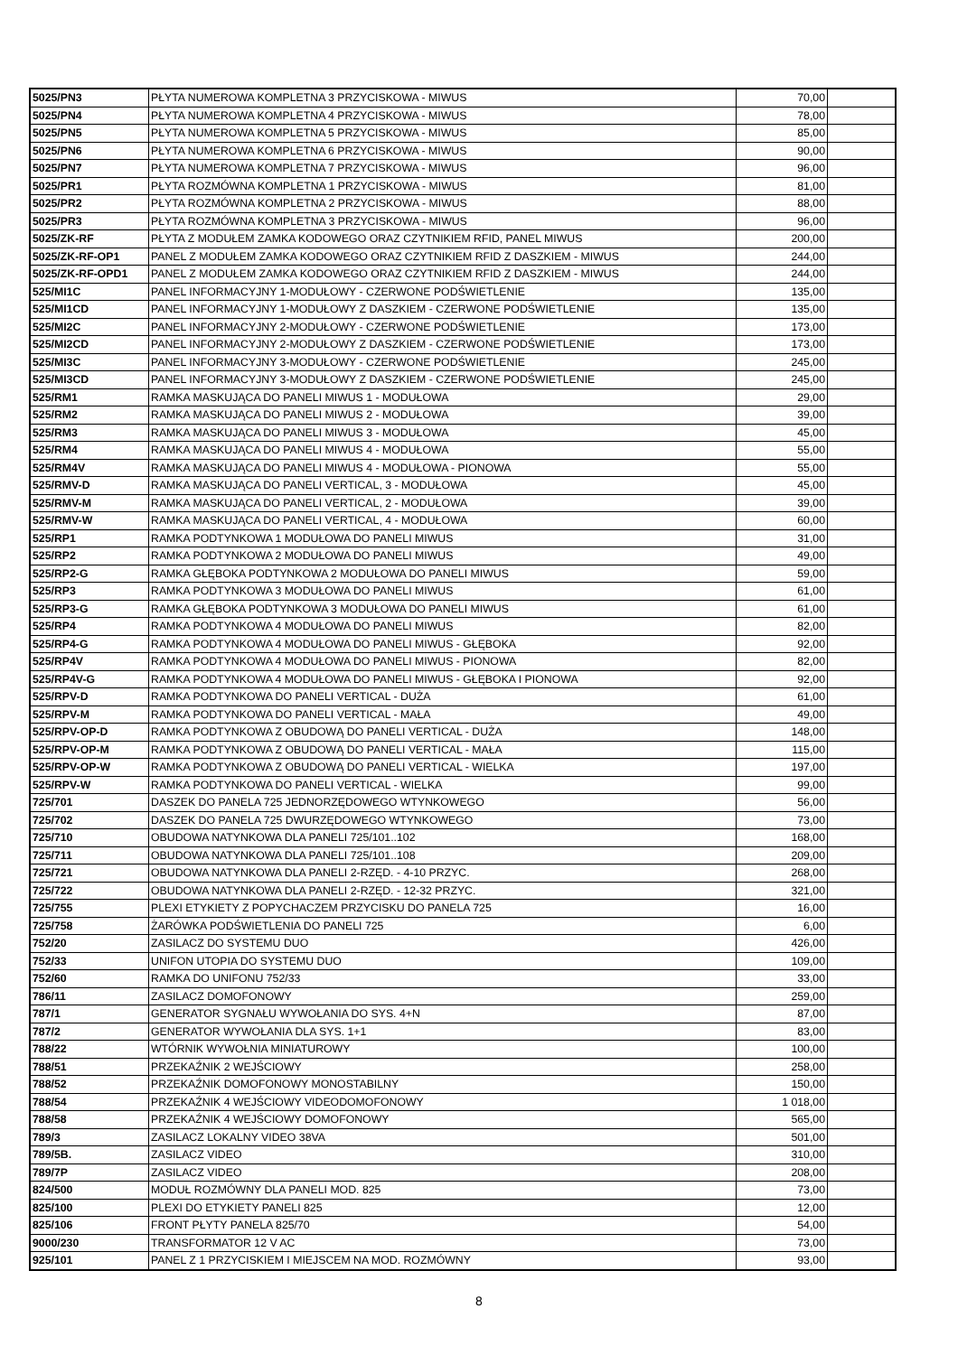| 5025/PN3 | PŁYTA NUMEROWA KOMPLETNA 3 PRZYCISKOWA - MIWUS | 70,00 | |
| 5025/PN4 | PŁYTA NUMEROWA KOMPLETNA 4 PRZYCISKOWA - MIWUS | 78,00 | |
| 5025/PN5 | PŁYTA NUMEROWA KOMPLETNA 5 PRZYCISKOWA - MIWUS | 85,00 | |
| 5025/PN6 | PŁYTA NUMEROWA KOMPLETNA 6 PRZYCISKOWA - MIWUS | 90,00 | |
| 5025/PN7 | PŁYTA NUMEROWA KOMPLETNA 7 PRZYCISKOWA - MIWUS | 96,00 | |
| 5025/PR1 | PŁYTA ROZMÓWNA KOMPLETNA 1 PRZYCISKOWA - MIWUS | 81,00 | |
| 5025/PR2 | PŁYTA ROZMÓWNA KOMPLETNA 2 PRZYCISKOWA - MIWUS | 88,00 | |
| 5025/PR3 | PŁYTA ROZMÓWNA KOMPLETNA 3 PRZYCISKOWA - MIWUS | 96,00 | |
| 5025/ZK-RF | PŁYTA Z MODUŁEM ZAMKA KODOWEGO ORAZ CZYTNIKIEM RFID, PANEL MIWUS | 200,00 | |
| 5025/ZK-RF-OP1 | PANEL Z MODUŁEM ZAMKA KODOWEGO ORAZ CZYTNIKIEM RFID Z DASZKIEM - MIWUS | 244,00 | |
| 5025/ZK-RF-OPD1 | PANEL Z MODUŁEM ZAMKA KODOWEGO ORAZ CZYTNIKIEM RFID Z DASZKIEM - MIWUS | 244,00 | |
| 525/MI1C | PANEL INFORMACYJNY 1-MODUŁOWY - CZERWONE PODŚWIETLENIE | 135,00 | |
| 525/MI1CD | PANEL INFORMACYJNY 1-MODUŁOWY Z DASZKIEM - CZERWONE PODŚWIETLENIE | 135,00 | |
| 525/MI2C | PANEL INFORMACYJNY 2-MODUŁOWY - CZERWONE PODŚWIETLENIE | 173,00 | |
| 525/MI2CD | PANEL INFORMACYJNY 2-MODUŁOWY Z DASZKIEM - CZERWONE PODŚWIETLENIE | 173,00 | |
| 525/MI3C | PANEL INFORMACYJNY 3-MODUŁOWY - CZERWONE PODŚWIETLENIE | 245,00 | |
| 525/MI3CD | PANEL INFORMACYJNY 3-MODUŁOWY Z DASZKIEM - CZERWONE PODŚWIETLENIE | 245,00 | |
| 525/RM1 | RAMKA MASKUJĄCA DO PANELI MIWUS 1 - MODUŁOWA | 29,00 | |
| 525/RM2 | RAMKA MASKUJĄCA DO PANELI MIWUS 2 - MODUŁOWA | 39,00 | |
| 525/RM3 | RAMKA MASKUJĄCA DO PANELI MIWUS 3 - MODUŁOWA | 45,00 | |
| 525/RM4 | RAMKA MASKUJĄCA DO PANELI MIWUS 4 - MODUŁOWA | 55,00 | |
| 525/RM4V | RAMKA MASKUJĄCA DO PANELI MIWUS 4 - MODUŁOWA - PIONOWA | 55,00 | |
| 525/RMV-D | RAMKA MASKUJĄCA DO PANELI VERTICAL, 3 - MODUŁOWA | 45,00 | |
| 525/RMV-M | RAMKA MASKUJĄCA DO PANELI VERTICAL, 2 - MODUŁOWA | 39,00 | |
| 525/RMV-W | RAMKA MASKUJĄCA DO PANELI VERTICAL, 4 - MODUŁOWA | 60,00 | |
| 525/RP1 | RAMKA PODTYNKOWA 1 MODUŁOWA DO PANELI MIWUS | 31,00 | |
| 525/RP2 | RAMKA PODTYNKOWA 2 MODUŁOWA DO PANELI MIWUS | 49,00 | |
| 525/RP2-G | RAMKA GŁĘBOKA PODTYNKOWA 2 MODUŁOWA DO PANELI MIWUS | 59,00 | |
| 525/RP3 | RAMKA PODTYNKOWA 3 MODUŁOWA DO PANELI MIWUS | 61,00 | |
| 525/RP3-G | RAMKA GŁĘBOKA PODTYNKOWA 3 MODUŁOWA DO PANELI MIWUS | 61,00 | |
| 525/RP4 | RAMKA PODTYNKOWA 4 MODUŁOWA DO PANELI MIWUS | 82,00 | |
| 525/RP4-G | RAMKA PODTYNKOWA 4 MODUŁOWA DO PANELI MIWUS - GŁĘBOKA | 92,00 | |
| 525/RP4V | RAMKA PODTYNKOWA 4 MODUŁOWA DO PANELI MIWUS - PIONOWA | 82,00 | |
| 525/RP4V-G | RAMKA PODTYNKOWA 4 MODUŁOWA DO PANELI MIWUS - GŁĘBOKA I PIONOWA | 92,00 | |
| 525/RPV-D | RAMKA PODTYNKOWA DO PANELI VERTICAL - DUŻA | 61,00 | |
| 525/RPV-M | RAMKA PODTYNKOWA DO PANELI VERTICAL - MAŁA | 49,00 | |
| 525/RPV-OP-D | RAMKA PODTYNKOWA Z OBUDOWĄ DO PANELI VERTICAL - DUŻA | 148,00 | |
| 525/RPV-OP-M | RAMKA PODTYNKOWA Z OBUDOWĄ DO PANELI VERTICAL - MAŁA | 115,00 | |
| 525/RPV-OP-W | RAMKA PODTYNKOWA Z OBUDOWĄ DO PANELI VERTICAL - WIELKA | 197,00 | |
| 525/RPV-W | RAMKA PODTYNKOWA DO PANELI VERTICAL - WIELKA | 99,00 | |
| 725/701 | DASZEK DO PANELA 725 JEDNORZĘDOWEGO WTYNKOWEGO | 56,00 | |
| 725/702 | DASZEK DO PANELA 725 DWURZĘDOWEGO WTYNKOWEGO | 73,00 | |
| 725/710 | OBUDOWA NATYNKOWA DLA PANELI 725/101..102 | 168,00 | |
| 725/711 | OBUDOWA NATYNKOWA DLA PANELI 725/101..108 | 209,00 | |
| 725/721 | OBUDOWA NATYNKOWA DLA PANELI 2-RZĘD. - 4-10 PRZYC. | 268,00 | |
| 725/722 | OBUDOWA NATYNKOWA DLA PANELI 2-RZĘD. - 12-32 PRZYC. | 321,00 | |
| 725/755 | PLEXI ETYKIETY Z POPYCHACZEM PRZYCISKU DO PANELA 725 | 16,00 | |
| 725/758 | ŻARÓWKA PODŚWIETLENIA DO PANELI 725 | 6,00 | |
| 752/20 | ZASILACZ DO SYSTEMU DUO | 426,00 | |
| 752/33 | UNIFON UTOPIA DO SYSTEMU DUO | 109,00 | |
| 752/60 | RAMKA DO UNIFONU 752/33 | 33,00 | |
| 786/11 | ZASILACZ DOMOFONOWY | 259,00 | |
| 787/1 | GENERATOR SYGNAŁU WYWOŁANIA DO SYS. 4+N | 87,00 | |
| 787/2 | GENERATOR WYWOŁANIA DLA SYS. 1+1 | 83,00 | |
| 788/22 | WTÓRNIK WYWOŁNIA MINIATUROWY | 100,00 | |
| 788/51 | PRZEKAŹNIK 2 WEJŚCIOWY | 258,00 | |
| 788/52 | PRZEKAŹNIK DOMOFONOWY MONOSTABILNY | 150,00 | |
| 788/54 | PRZEKAŹNIK 4 WEJŚCIOWY VIDEODOMOFONOWY | 1 018,00 | |
| 788/58 | PRZEKAŹNIK 4 WEJŚCIOWY DOMOFONOWY | 565,00 | |
| 789/3 | ZASILACZ LOKALNY VIDEO 38VA | 501,00 | |
| 789/5B. | ZASILACZ VIDEO | 310,00 | |
| 789/7P | ZASILACZ VIDEO | 208,00 | |
| 824/500 | MODUŁ ROZMÓWNY DLA PANELI MOD. 825 | 73,00 | |
| 825/100 | PLEXI DO ETYKIETY PANELI 825 | 12,00 | |
| 825/106 | FRONT PŁYTY PANELA 825/70 | 54,00 | |
| 9000/230 | TRANSFORMATOR 12 V AC | 73,00 | |
| 925/101 | PANEL Z 1 PRZYCISKIEM I MIEJSCEM NA MOD. ROZMÓWNY | 93,00 | |
8